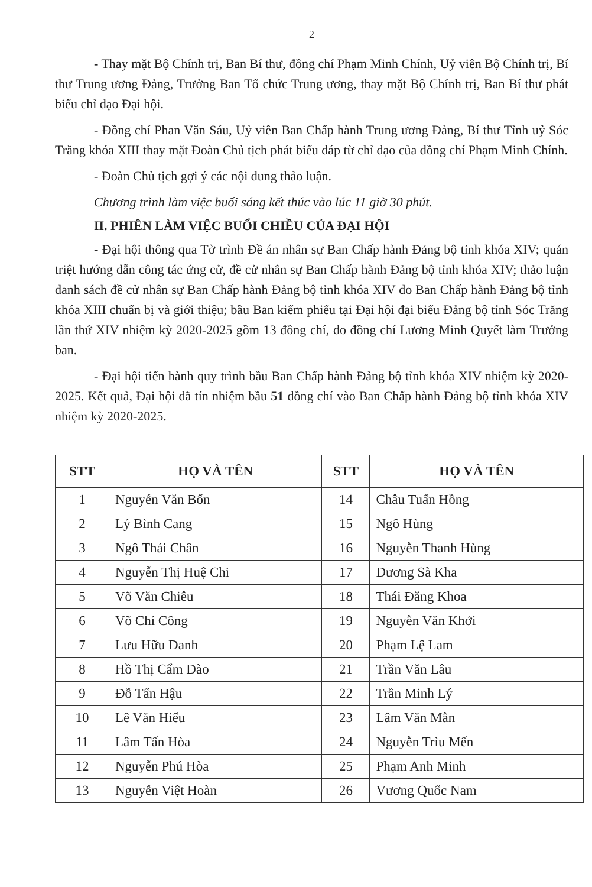2
- Thay mặt Bộ Chính trị, Ban Bí thư, đồng chí Phạm Minh Chính, Uỷ viên Bộ Chính trị, Bí thư Trung ương Đảng, Trưởng Ban Tổ chức Trung ương, thay mặt Bộ Chính trị, Ban Bí thư phát biểu chỉ đạo Đại hội.
- Đồng chí Phan Văn Sáu, Uỷ viên Ban Chấp hành Trung ương Đảng, Bí thư Tỉnh uỷ Sóc Trăng khóa XIII thay mặt Đoàn Chủ tịch phát biểu đáp từ chỉ đạo của đồng chí Phạm Minh Chính.
- Đoàn Chủ tịch gợi ý các nội dung thảo luận.
Chương trình làm việc buổi sáng kết thúc vào lúc 11 giờ 30 phút.
II. PHIÊN LÀM VIỆC BUỔI CHIỀU CỦA ĐẠI HỘI
- Đại hội thông qua Tờ trình Đề án nhân sự Ban Chấp hành Đảng bộ tỉnh khóa XIV; quán triệt hướng dẫn công tác ứng cử, đề cử nhân sự Ban Chấp hành Đảng bộ tỉnh khóa XIV; thảo luận danh sách đề cử nhân sự Ban Chấp hành Đảng bộ tỉnh khóa XIV do Ban Chấp hành Đảng bộ tỉnh khóa XIII chuẩn bị và giới thiệu; bầu Ban kiểm phiếu tại Đại hội đại biểu Đảng bộ tỉnh Sóc Trăng lần thứ XIV nhiệm kỳ 2020-2025 gồm 13 đồng chí, do đồng chí Lương Minh Quyết làm Trưởng ban.
- Đại hội tiến hành quy trình bầu Ban Chấp hành Đảng bộ tỉnh khóa XIV nhiệm kỳ 2020-2025. Kết quả, Đại hội đã tín nhiệm bầu 51 đồng chí vào Ban Chấp hành Đảng bộ tỉnh khóa XIV nhiệm kỳ 2020-2025.
| STT | HỌ VÀ TÊN | STT | HỌ VÀ TÊN |
| --- | --- | --- | --- |
| 1 | Nguyễn Văn Bốn | 14 | Châu Tuấn Hồng |
| 2 | Lý Bình Cang | 15 | Ngô Hùng |
| 3 | Ngô Thái Chân | 16 | Nguyễn Thanh Hùng |
| 4 | Nguyễn Thị Huệ Chi | 17 | Dương Sà Kha |
| 5 | Võ Văn Chiêu | 18 | Thái Đăng Khoa |
| 6 | Võ Chí Công | 19 | Nguyễn Văn Khởi |
| 7 | Lưu Hữu Danh | 20 | Phạm Lệ Lam |
| 8 | Hồ Thị Cẩm Đào | 21 | Trần Văn Lâu |
| 9 | Đỗ Tấn Hậu | 22 | Trần Minh Lý |
| 10 | Lê Văn Hiểu | 23 | Lâm Văn Mẫn |
| 11 | Lâm Tấn Hòa | 24 | Nguyễn Trìu Mến |
| 12 | Nguyễn Phú Hòa | 25 | Phạm Anh Minh |
| 13 | Nguyễn Việt Hoàn | 26 | Vương Quốc Nam |